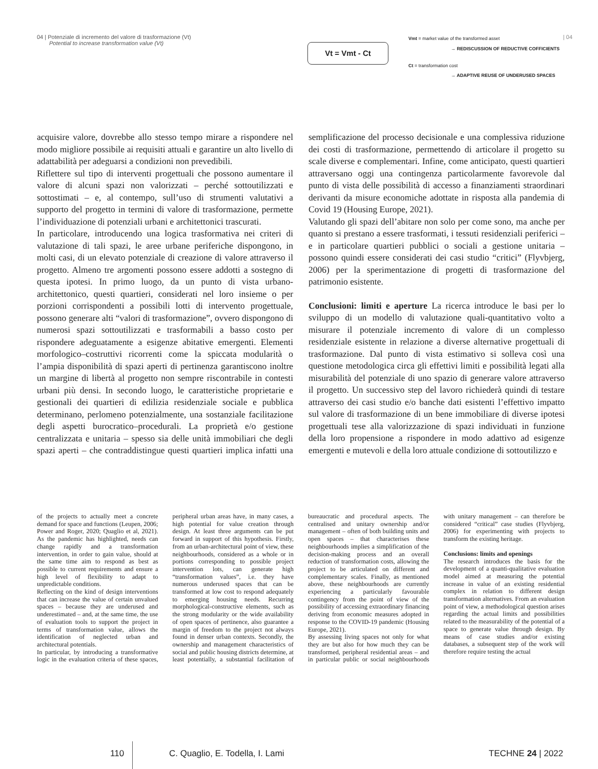04 | Potenziale di incremento del valore di trasformazione (Vt)
Potential to increase transformation value (Vt)
Vt = Vmt - Ct
Vmt = market value of the transformed asset
→ REDISCUSSION OF REDUCTIVE COFFICIENTS
Ct = transformation cost
→ ADAPTIVE REUSE OF UNDERUSED SPACES
| 04
acquisire valore, dovrebbe allo stesso tempo mirare a rispondere nel modo migliore possibile ai requisiti attuali e garantire un alto livello di adattabilità per adeguarsi a condizioni non prevedibili.
Riflettere sul tipo di interventi progettuali che possono aumentare il valore di alcuni spazi non valorizzati – perché sottoutilizzati e sottostimati – e, al contempo, sull’uso di strumenti valutativi a supporto del progetto in termini di valore di trasformazione, permette l’individuazione di potenziali urbani e architettonici trascurati.
In particolare, introducendo una logica trasformativa nei criteri di valutazione di tali spazi, le aree urbane periferiche dispongono, in molti casi, di un elevato potenziale di creazione di valore attraverso il progetto. Almeno tre argomenti possono essere addotti a sostegno di questa ipotesi. In primo luogo, da un punto di vista urbano-architettonico, questi quartieri, considerati nel loro insieme o per porzioni corrispondenti a possibili lotti di intervento progettuale, possono generare alti “valori di trasformazione”, ovvero dispongono di numerosi spazi sottoutilizzati e trasformabili a basso costo per rispondere adeguatamente a esigenze abitative emergenti. Elementi morfologico–costruttivi ricorrenti come la spiccata modularità o l’ampia disponibilità di spazi aperti di pertinenza garantiscono inoltre un margine di libertà al progetto non sempre riscontrabile in contesti urbani più densi. In secondo luogo, le caratteristiche proprietarie e gestionali dei quartieri di edilizia residenziale sociale e pubblica determinano, perlomeno potenzialmente, una sostanziale facilitazione degli aspetti burocratico–procedurali. La proprietà e/o gestione centralizzata e unitaria – spesso sia delle unità immobiliari che degli spazi aperti – che contraddistingue questi quartieri implica infatti una semplificazione del processo decisionale e una complessiva riduzione dei costi di trasformazione, permettendo di articolare il progetto su scale diverse e complementari. Infine, come anticipato, questi quartieri attraversano oggi una contingenza particolarmente favorevole dal punto di vista delle possibilità di accesso a finanziamenti straordinari derivanti da misure economiche adottate in risposta alla pandemia di Covid 19 (Housing Europe, 2021).
Valutando gli spazi dell’abitare non solo per come sono, ma anche per quanto si prestano a essere trasformati, i tessuti residenziali periferici – e in particolare quartieri pubblici o sociali a gestione unitaria – possono quindi essere considerati dei casi studio “critici” (Flyvbjerg, 2006) per la sperimentazione di progetti di trasformazione del patrimonio esistente.
Conclusioni: limiti e aperture La ricerca introduce le basi per lo sviluppo di un modello di valutazione quali-quantitativo volto a misurare il potenziale incremento di valore di un complesso residenziale esistente in relazione a diverse alternative progettuali di trasformazione. Dal punto di vista estimativo si solleva così una questione metodologica circa gli effettivi limiti e possibilità legati alla misurabilità del potenziale di uno spazio di generare valore attraverso il progetto. Un successivo step del lavoro richiederà quindi di testare attraverso dei casi studio e/o banche dati esistenti l’effettivo impatto sul valore di trasformazione di un bene immobiliare di diverse ipotesi progettuali tese alla valorizzazione di spazi individuati in funzione della loro propensione a rispondere in modo adattivo ad esigenze emergenti e mutevoli e della loro attuale condizione di sottoutilizzo e
of the projects to actually meet a concrete demand for space and functions (Leupen, 2006; Power and Roger, 2020; Quaglio et al, 2021). As the pandemic has highlighted, needs can change rapidly and a transformation intervention, in order to gain value, should at the same time aim to respond as best as possible to current requirements and ensure a high level of flexibility to adapt to unpredictable conditions.
Reflecting on the kind of design interventions that can increase the value of certain unvalued spaces – because they are underused and underestimated – and, at the same time, the use of evaluation tools to support the project in terms of transformation value, allows the identification of neglected urban and architectural potentials.
In particular, by introducing a transformative logic in the evaluation criteria of these spaces, peripheral urban areas have, in many cases, a high potential for value creation through design. At least three arguments can be put forward in support of this hypothesis. Firstly, from an urban-architectural point of view, these neighbourhoods, considered as a whole or in portions corresponding to possible project intervention lots, can generate high “transformation values”, i.e. they have numerous underused spaces that can be transformed at low cost to respond adequately to emerging housing needs. Recurring morphological-constructive elements, such as the strong modularity or the wide availability of open spaces of pertinence, also guarantee a margin of freedom to the project not always found in denser urban contexts. Secondly, the ownership and management characteristics of social and public housing districts determine, at least potentially, a substantial facilitation of bureaucratic and procedural aspects. The centralised and unitary ownership and/or management – often of both building units and open spaces – that characterises these neighbourhoods implies a simplification of the decision-making process and an overall reduction of transformation costs, allowing the project to be articulated on different and complementary scales. Finally, as mentioned above, these neighbourhoods are currently experiencing a particularly favourable contingency from the point of view of the possibility of accessing extraordinary financing deriving from economic measures adopted in response to the COVID-19 pandemic (Housing Europe, 2021).
By assessing living spaces not only for what they are but also for how much they can be transformed, peripheral residential areas – and in particular public or social neighbourhoods with unitary management – can therefore be considered “critical” case studies (Flyvbjerg, 2006) for experimenting with projects to transform the existing heritage.
Conclusions: limits and openings
The research introduces the basis for the development of a quanti-qualitative evaluation model aimed at measuring the potential increase in value of an existing residential complex in relation to different design transformation alternatives. From an evaluation point of view, a methodological question arises regarding the actual limits and possibilities related to the measurability of the potential of a space to generate value through design. By means of case studies and/or existing databases, a subsequent step of the work will therefore require testing the actual
110 C. Quaglio, E. Todella, I. Lami TECHNE 24 | 2022